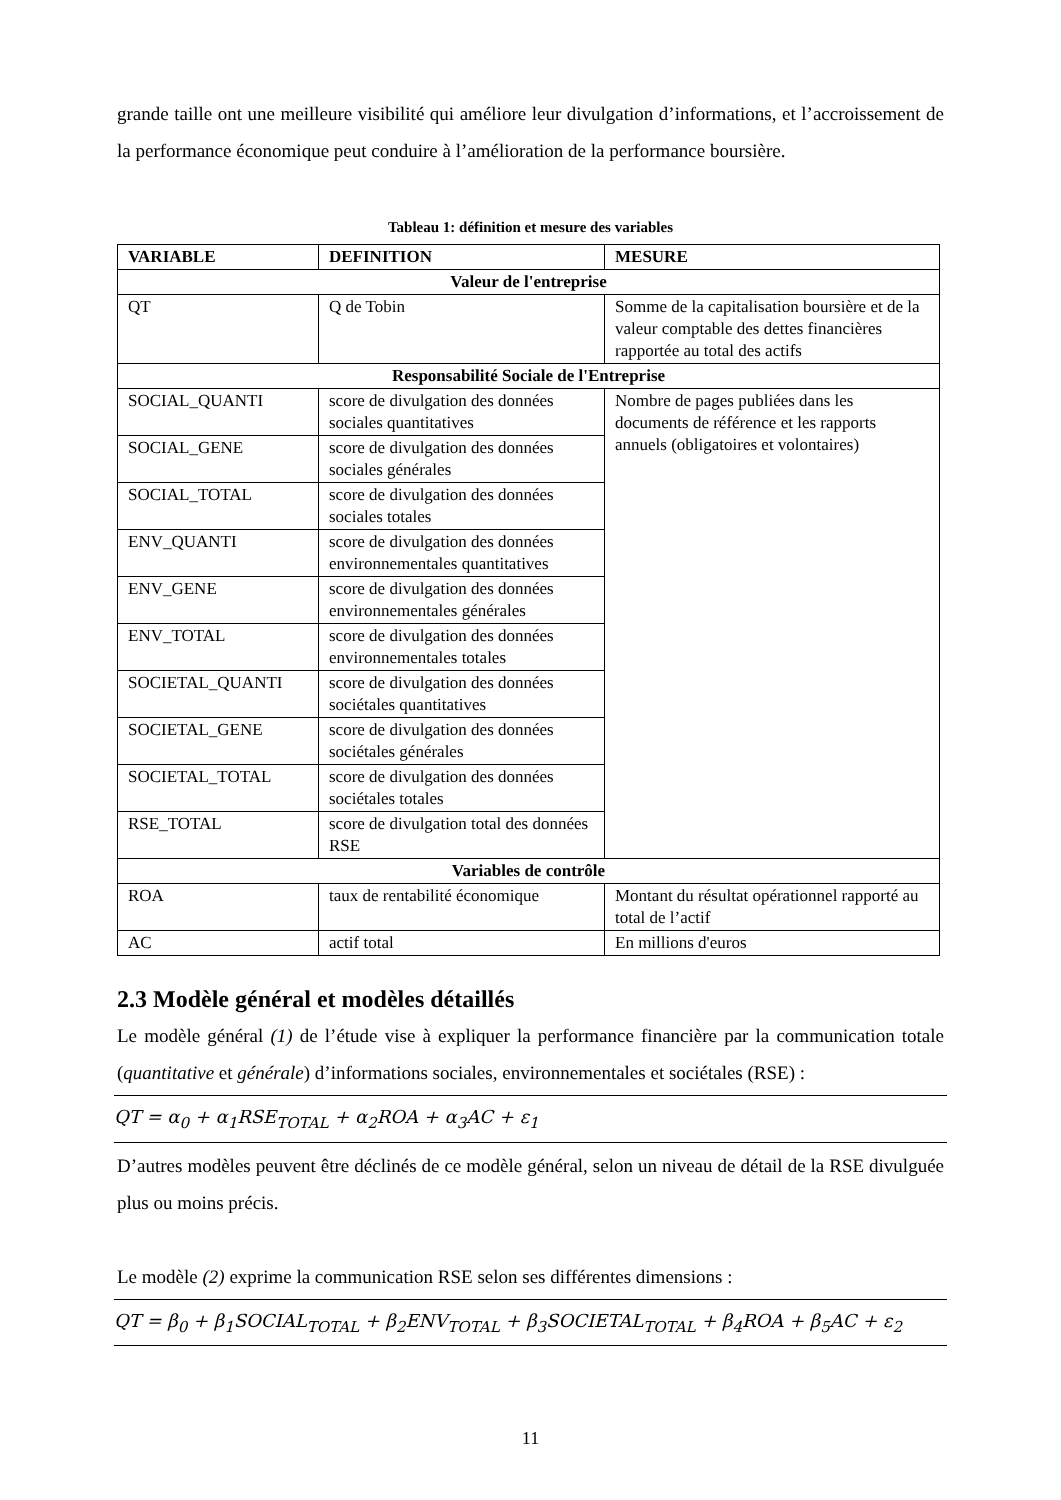grande taille ont une meilleure visibilité qui améliore leur divulgation d’informations, et l’accroissement de la performance économique peut conduire à l’amélioration de la performance boursière.
Tableau 1: définition et mesure des variables
| VARIABLE | DEFINITION | MESURE |
| --- | --- | --- |
| Valeur de l'entreprise | | |
| QT | Q de Tobin | Somme de la capitalisation boursière et de la valeur comptable des dettes financières rapportée au total des actifs |
| Responsabilité Sociale de l'Entreprise | | |
| SOCIAL_QUANTI | score de divulgation des données sociales quantitatives | Nombre de pages publiées dans les documents de référence et les rapports annuels (obligatoires et volontaires) |
| SOCIAL_GENE | score de divulgation des données sociales générales | |
| SOCIAL_TOTAL | score de divulgation des données sociales totales | |
| ENV_QUANTI | score de divulgation des données environnementales quantitatives | |
| ENV_GENE | score de divulgation des données environnementales générales | |
| ENV_TOTAL | score de divulgation des données environnementales totales | |
| SOCIETAL_QUANTI | score de divulgation des données sociétales quantitatives | |
| SOCIETAL_GENE | score de divulgation des données sociétales générales | |
| SOCIETAL_TOTAL | score de divulgation des données sociétales totales | |
| RSE_TOTAL | score de divulgation total des données RSE | |
| Variables de contrôle | | |
| ROA | taux de rentabilité économique | Montant du résultat opérationnel rapporté au total de l’actif |
| AC | actif total | En millions d'euros |
2.3 Modèle général et modèles détaillés
Le modèle général (1) de l’étude vise à expliquer la performance financière par la communication totale (quantitative et générale) d’informations sociales, environnementales et sociétales (RSE) :
QT = α<sub>0</sub> + α<sub>1</sub>RSE<sub>TOTAL</sub> + α<sub>2</sub>ROA + α<sub>3</sub>AC + ε<sub>1</sub>
D’autres modèles peuvent être déclinés de ce modèle général, selon un niveau de détail de la RSE divulguée plus ou moins précis.
Le modèle (2) exprime la communication RSE selon ses différentes dimensions :
QT = β<sub>0</sub> + β<sub>1</sub>SOCIAL<sub>TOTAL</sub> + β<sub>2</sub>ENV<sub>TOTAL</sub> + β<sub>3</sub>SOCIETAL<sub>TOTAL</sub> + β<sub>4</sub>ROA + β<sub>5</sub>AC + ε<sub>2</sub>
11